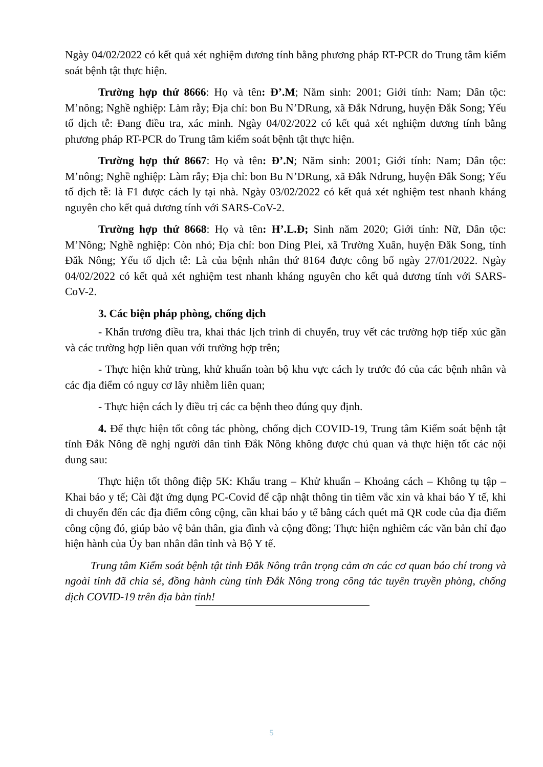Ngày 04/02/2022 có kết quả xét nghiệm dương tính bằng phương pháp RT-PCR do Trung tâm kiểm soát bệnh tật thực hiện.
Trường hợp thứ 8666: Họ và tên: Đ’.M; Năm sinh: 2001; Giới tính: Nam; Dân tộc: M’nông; Nghề nghiệp: Làm rẫy; Địa chỉ: bon Bu N’DRung, xã Đắk Ndrung, huyện Đắk Song; Yếu tố dịch tễ: Đang điều tra, xác minh. Ngày 04/02/2022 có kết quả xét nghiệm dương tính bằng phương pháp RT-PCR do Trung tâm kiểm soát bệnh tật thực hiện.
Trường hợp thứ 8667: Họ và tên: Đ’.N; Năm sinh: 2001; Giới tính: Nam; Dân tộc: M’nông; Nghề nghiệp: Làm rẫy; Địa chỉ: bon Bu N’DRung, xã Đắk Ndrung, huyện Đắk Song; Yếu tố dịch tễ: là F1 được cách ly tại nhà. Ngày 03/02/2022 có kết quả xét nghiệm test nhanh kháng nguyên cho kết quả dương tính với SARS-CoV-2.
Trường hợp thứ 8668: Họ và tên: H’.L.Đ; Sinh năm 2020; Giới tính: Nữ, Dân tộc: M’Nông; Nghề nghiệp: Còn nhỏ; Địa chỉ: bon Ding Plei, xã Trường Xuân, huyện Đăk Song, tỉnh Đăk Nông; Yếu tố dịch tễ: Là của bệnh nhân thứ 8164 được công bố ngày 27/01/2022. Ngày 04/02/2022 có kết quả xét nghiệm test nhanh kháng nguyên cho kết quả dương tính với SARS-CoV-2.
3. Các biện pháp phòng, chống dịch
- Khẩn trương điều tra, khai thác lịch trình di chuyển, truy vết các trường hợp tiếp xúc gần và các trường hợp liên quan với trường hợp trên;
- Thực hiện khử trùng, khử khuẩn toàn bộ khu vực cách ly trước đó của các bệnh nhân và các địa điểm có nguy cơ lây nhiễm liên quan;
- Thực hiện cách ly điều trị các ca bệnh theo đúng quy định.
4. Để thực hiện tốt công tác phòng, chống dịch COVID-19, Trung tâm Kiểm soát bệnh tật tỉnh Đắk Nông đề nghị người dân tỉnh Đắk Nông không được chủ quan và thực hiện tốt các nội dung sau:
Thực hiện tốt thông điệp 5K: Khẩu trang – Khử khuẩn – Khoảng cách – Không tụ tập – Khai báo y tế; Cài đặt ứng dụng PC-Covid để cập nhật thông tin tiêm vắc xin và khai báo Y tế, khi di chuyển đến các địa điểm công cộng, cần khai báo y tế bằng cách quét mã QR code của địa điểm công cộng đó, giúp bảo vệ bản thân, gia đình và cộng đồng; Thực hiện nghiêm các văn bản chỉ đạo hiện hành của Ủy ban nhân dân tỉnh và Bộ Y tế.
Trung tâm Kiểm soát bệnh tật tỉnh Đắk Nông trân trọng cảm ơn các cơ quan báo chí trong và ngoài tỉnh đã chia sẻ, đồng hành cùng tỉnh Đắk Nông trong công tác tuyên truyền phòng, chống dịch COVID-19 trên địa bàn tỉnh!
5